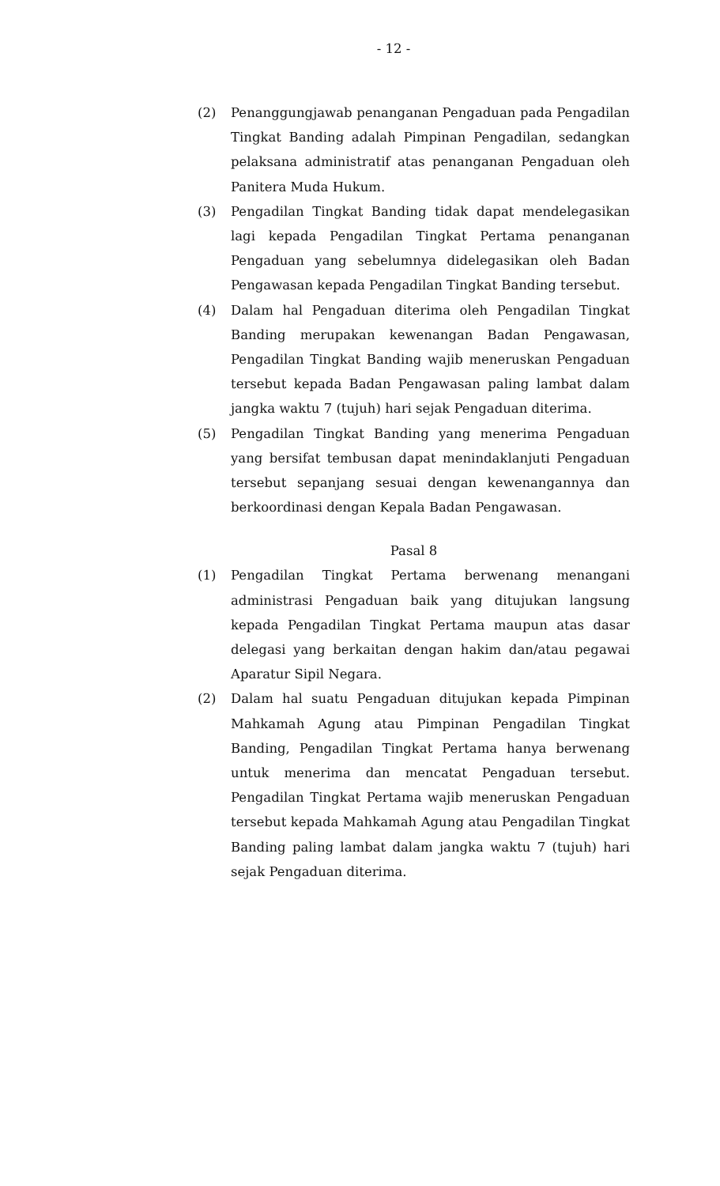- 12 -
(2) Penanggungjawab penanganan Pengaduan pada Pengadilan Tingkat Banding adalah Pimpinan Pengadilan, sedangkan pelaksana administratif atas penanganan Pengaduan oleh Panitera Muda Hukum.
(3) Pengadilan Tingkat Banding tidak dapat mendelegasikan lagi kepada Pengadilan Tingkat Pertama penanganan Pengaduan yang sebelumnya didelegasikan oleh Badan Pengawasan kepada Pengadilan Tingkat Banding tersebut.
(4) Dalam hal Pengaduan diterima oleh Pengadilan Tingkat Banding merupakan kewenangan Badan Pengawasan, Pengadilan Tingkat Banding wajib meneruskan Pengaduan tersebut kepada Badan Pengawasan paling lambat dalam jangka waktu 7 (tujuh) hari sejak Pengaduan diterima.
(5) Pengadilan Tingkat Banding yang menerima Pengaduan yang bersifat tembusan dapat menindaklanjuti Pengaduan tersebut sepanjang sesuai dengan kewenangannya dan berkoordinasi dengan Kepala Badan Pengawasan.
Pasal 8
(1) Pengadilan Tingkat Pertama berwenang menangani administrasi Pengaduan baik yang ditujukan langsung kepada Pengadilan Tingkat Pertama maupun atas dasar delegasi yang berkaitan dengan hakim dan/atau pegawai Aparatur Sipil Negara.
(2) Dalam hal suatu Pengaduan ditujukan kepada Pimpinan Mahkamah Agung atau Pimpinan Pengadilan Tingkat Banding, Pengadilan Tingkat Pertama hanya berwenang untuk menerima dan mencatat Pengaduan tersebut. Pengadilan Tingkat Pertama wajib meneruskan Pengaduan tersebut kepada Mahkamah Agung atau Pengadilan Tingkat Banding paling lambat dalam jangka waktu 7 (tujuh) hari sejak Pengaduan diterima.